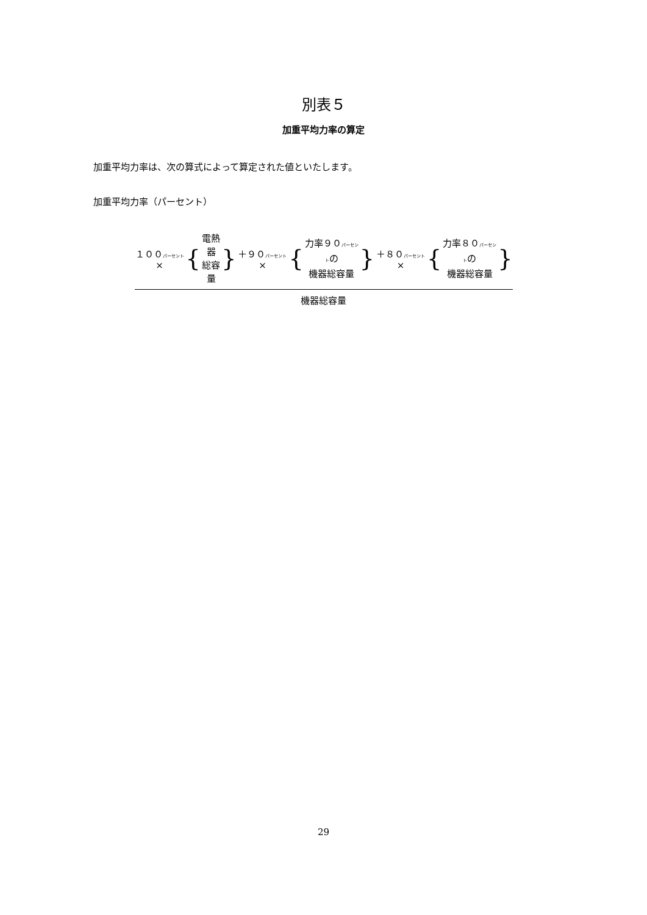別表５
加重平均力率の算定
加重平均力率は、次の算式によって算定された値といたします。
加重平均力率（パーセント）
１００パーセント× { 電熱器
総容量 } ＋９０パーセント× { 力率９０パーセントの
機器総容量 } ＋８０パーセント× { 力率８０パーセントの
機器総容量 }
機器総容量
29